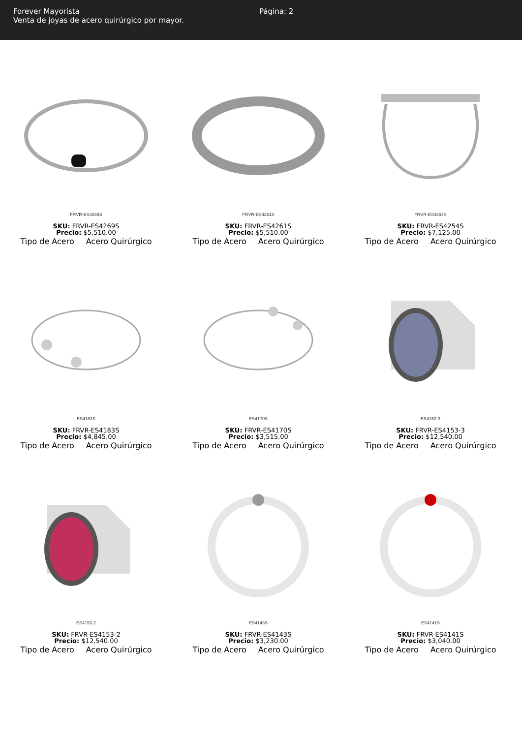Forever Mayorista
Venta de joyas de acero quirúrgico por mayor.
Página: 2
FRVR-ES4269S
SKU: FRVR-ES4269S
Precio: $5,510.00
Tipo de Acero Acero Quirúrgico
FRVR-ES4261S
SKU: FRVR-ES4261S
Precio: $5,510.00
Tipo de Acero Acero Quirúrgico
FRVR-ES4254S
SKU: FRVR-ES4254S
Precio: $7,125.00
Tipo de Acero Acero Quirúrgico
ES4183S
SKU: FRVR-ES4183S
Precio: $4,845.00
Tipo de Acero Acero Quirúrgico
ES4170S
SKU: FRVR-ES4170S
Precio: $3,515.00
Tipo de Acero Acero Quirúrgico
ES4153-3
SKU: FRVR-ES4153-3
Precio: $12,540.00
Tipo de Acero Acero Quirúrgico
ES4153-2
SKU: FRVR-ES4153-2
Precio: $12,540.00
Tipo de Acero Acero Quirúrgico
ES4143S
SKU: FRVR-ES4143S
Precio: $3,230.00
Tipo de Acero Acero Quirúrgico
ES4141S
SKU: FRVR-ES4141S
Precio: $3,040.00
Tipo de Acero Acero Quirúrgico